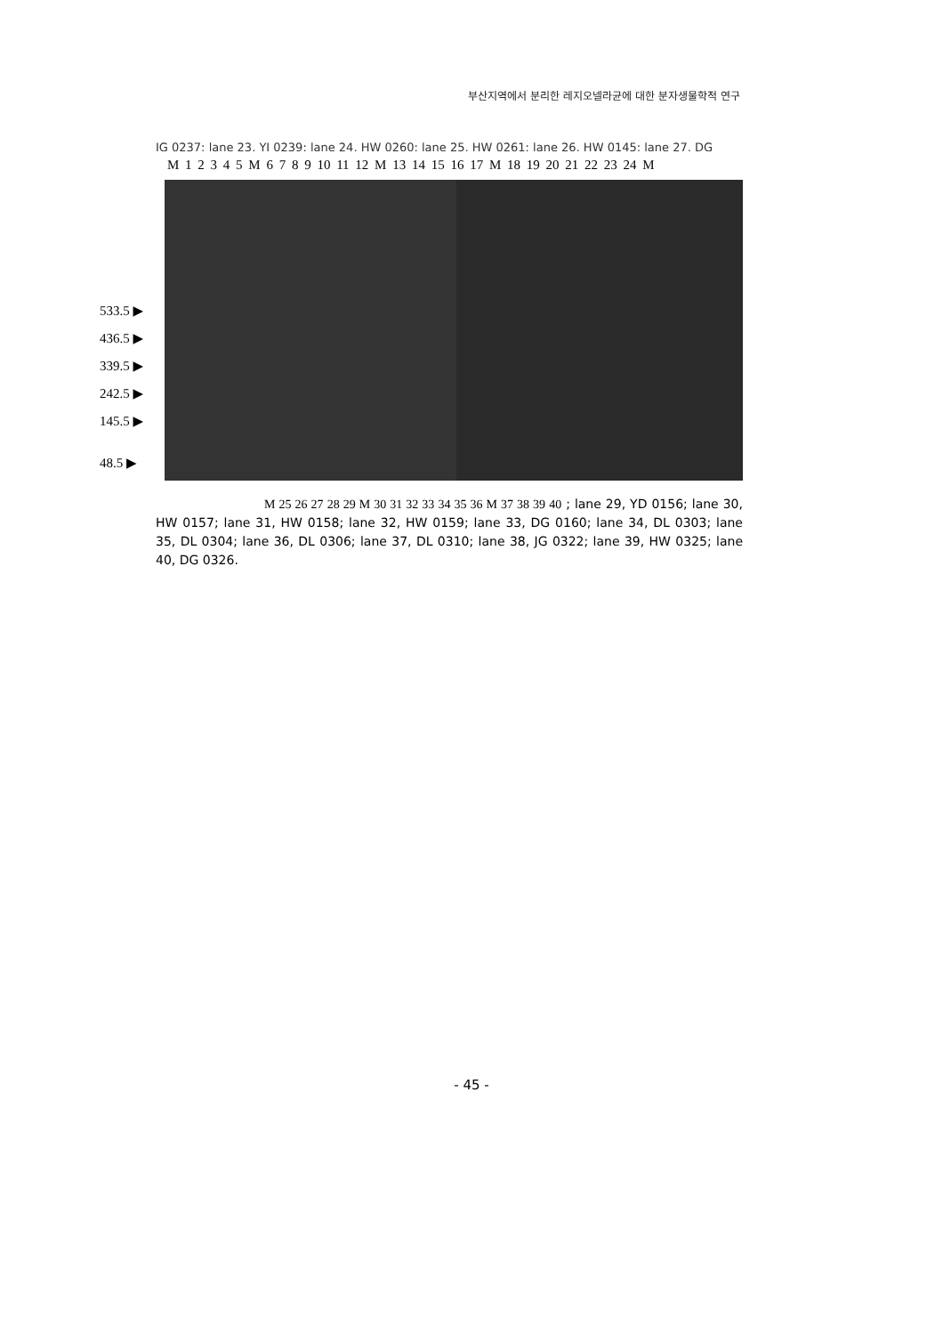부산지역에서 분리한 레지오넬라균에 대한 분자생물학적 연구
JG 0237; lane 23, YJ 0239; lane 24, HW 0260; lane 25, HW 0261; lane 26, HW 0145; lane 27, DG
M 1 2 3 4 5 M 6 7 8 9 10 11 12 M 13 14 15 16 17 M 18 19 20 21 22 23 24 M
533.5 ▶
436.5 ▶
339.5 ▶
242.5 ▶
145.5 ▶
48.5 ▶
M 25 26 27 28 29 M 30 31 32 33 34 35 36 M 37 38 39 40 ; lane 29, YD 0156; lane 30, HW 0157; lane 31, HW 0158; lane 32, HW 0159; lane 33, DG 0160; lane 34, DL 0303; lane 35, DL 0304; lane 36, DL 0306; lane 37, DL 0310; lane 38, JG 0322; lane 39, HW 0325; lane 40, DG 0326.
- 45 -